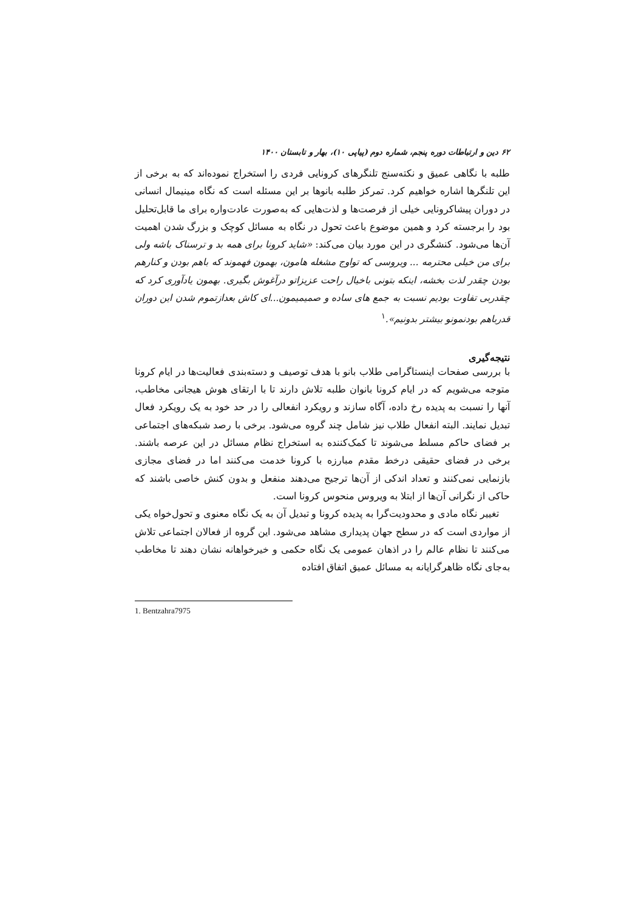۶۲ دین و ارتباطات دوره پنجم، شماره دوم (پیاپی ۱۰)، بهار و تابستان ۱۴۰۰
طلبه با نگاهی عمیق و نکته‌سنج تلنگرهای کرونایی فردی را استخراج نموده‌اند که به برخی از این تلنگرها اشاره خواهیم کرد. تمرکز طلبه بانوها بر این مسئله است که نگاه مینیمال انسانی در دوران پیشاکرونایی خیلی از فرصت‌ها و لذت‌هایی که به‌صورت عادت‌واره برای ما قابل‌تحلیل بود را برجسته کرد و همین موضوع باعث تحول در نگاه به مسائل کوچک و بزرگ شدن اهمیت آن‌ها می‌شود. کنشگری در این مورد بیان می‌کند: «شاید کرونا برای همه بد و ترسناک باشه ولی برای من خیلی محترمه ... ویروسی که تواوج مشغله هامون، بهمون فهموند که باهم بودن و کنارهم بودن چقدر لذت بخشه، اینکه بتونی باخیال راحت عزیزاتو درآغوش بگیری. بهمون یادآوری کرد که چقدربی تفاوت بودیم نسبت به جمع های ساده و صمیمیمون...ای کاش بعدازتموم شدن این دوران قدرباهم بودنمونو بیشتر بدونیم».<sup>۱</sup>
نتیجه‌گیری
با بررسی صفحات اینستاگرامی طلاب بانو با هدف توصیف و دسته‌بندی فعالیت‌ها در ایام کرونا متوجه می‌شویم که در ایام کرونا بانوان طلبه تلاش دارند تا با ارتقای هوش هیجانی مخاطب، آنها را نسبت به پدیده رخ داده، آگاه سازند و رویکرد انفعالی را در حد خود به یک رویکرد فعال تبدیل نمایند. البته انفعال طلاب نیز شامل چند گروه می‌شود. برخی با رصد شبکه‌های اجتماعی بر فضای حاکم مسلط می‌شوند تا کمک‌کننده به استخراج نظام مسائل در این عرصه باشند. برخی در فضای حقیقی درخط مقدم مبارزه با کرونا خدمت می‌کنند اما در فضای مجازی بازنمایی نمی‌کنند و تعداد اندکی از آن‌ها ترجیح می‌دهند منفعل و بدون کنش خاصی باشند که حاکی از نگرانی آن‌ها از ابتلا به ویروس منحوس کرونا است.
تغییر نگاه مادی و محدودیت‌گرا به پدیده کرونا و تبدیل آن به یک نگاه معنوی و تحول‌خواه یکی از مواردی است که در سطح جهان پدیداری مشاهد می‌شود. این گروه از فعالان اجتماعی تلاش می‌کنند تا نظام عالم را در اذهان عمومی یک نگاه حکمی و خیرخواهانه نشان دهند تا مخاطب به‌جای نگاه ظاهرگرایانه به مسائل عمیق اتفاق افتاده
1. Bentzahra7975